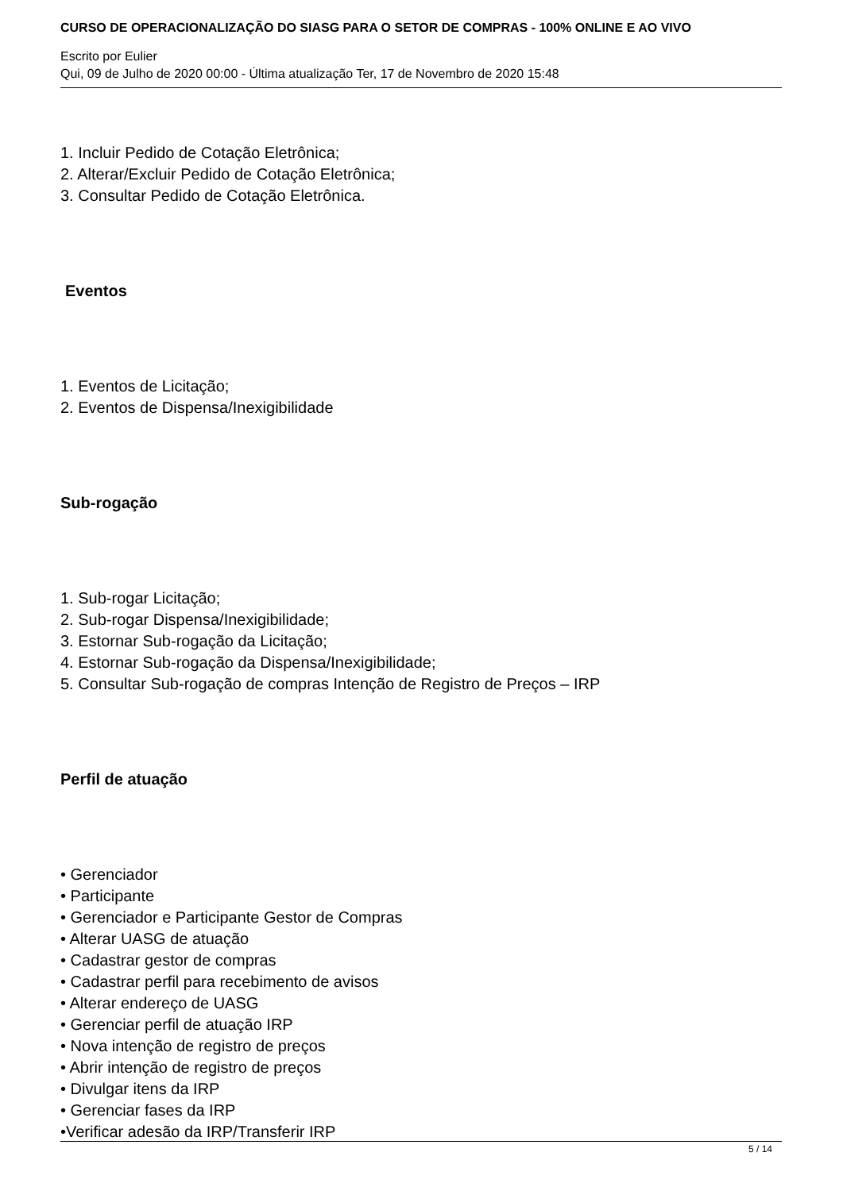CURSO DE OPERACIONALIZAÇÃO DO SIASG PARA O SETOR DE COMPRAS - 100% ONLINE E AO VIVO
Escrito por Eulier
Qui, 09 de Julho de 2020 00:00 - Última atualização Ter, 17 de Novembro de 2020 15:48
1. Incluir Pedido de Cotação Eletrônica;
2. Alterar/Excluir Pedido de Cotação Eletrônica;
3. Consultar Pedido de Cotação Eletrônica.
Eventos
1. Eventos de Licitação;
2. Eventos de Dispensa/Inexigibilidade
Sub-rogação
1. Sub-rogar Licitação;
2. Sub-rogar Dispensa/Inexigibilidade;
3. Estornar Sub-rogação da Licitação;
4. Estornar Sub-rogação da Dispensa/Inexigibilidade;
5. Consultar Sub-rogação de compras Intenção de Registro de Preços – IRP
Perfil de atuação
• Gerenciador
• Participante
• Gerenciador e Participante Gestor de Compras
• Alterar UASG de atuação
• Cadastrar gestor de compras
• Cadastrar perfil para recebimento de avisos
• Alterar endereço de UASG
• Gerenciar perfil de atuação IRP
• Nova intenção de registro de preços
• Abrir intenção de registro de preços
• Divulgar itens da IRP
• Gerenciar fases da IRP
•Verificar adesão da IRP/Transferir IRP
5 / 14